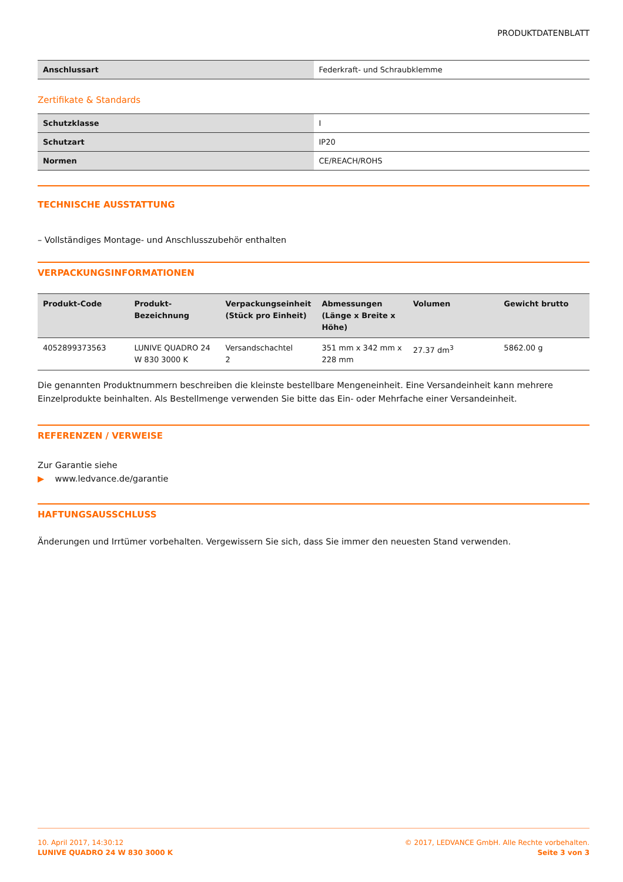PRODUKTDATENBLATT
| Anschlussart | Federkraft- und Schraubklemme |
Zertifikate & Standards
| Schutzklasse | I |
| Schutzart | IP20 |
| Normen | CE/REACH/ROHS |
TECHNISCHE AUSSTATTUNG
– Vollständiges Montage- und Anschlusszubehör enthalten
VERPACKUNGSINFORMATIONEN
| Produkt-Code | Produkt-Bezeichnung | Verpackungseinheit (Stück pro Einheit) | Abmessungen (Länge x Breite x Höhe) | Volumen | Gewicht brutto |
| --- | --- | --- | --- | --- | --- |
| 4052899373563 | LUNIVE QUADRO 24 W 830 3000 K | Versandschachtel 2 | 351 mm x 342 mm x 228 mm | 27.37 dm<sup>3</sup> | 5862.00 g |
Die genannten Produktnummern beschreiben die kleinste bestellbare Mengeneinheit. Eine Versandeinheit kann mehrere Einzelprodukte beinhalten. Als Bestellmenge verwenden Sie bitte das Ein- oder Mehrfache einer Versandeinheit.
REFERENZEN / VERWEISE
Zur Garantie siehe
▶ www.ledvance.de/garantie
HAFTUNGSAUSSCHLUSS
Änderungen und Irrtümer vorbehalten. Vergewissern Sie sich, dass Sie immer den neuesten Stand verwenden.
10. April 2017, 14:30:12
LUNIVE QUADRO 24 W 830 3000 K
© 2017, LEDVANCE GmbH. Alle Rechte vorbehalten.
Seite 3 von 3